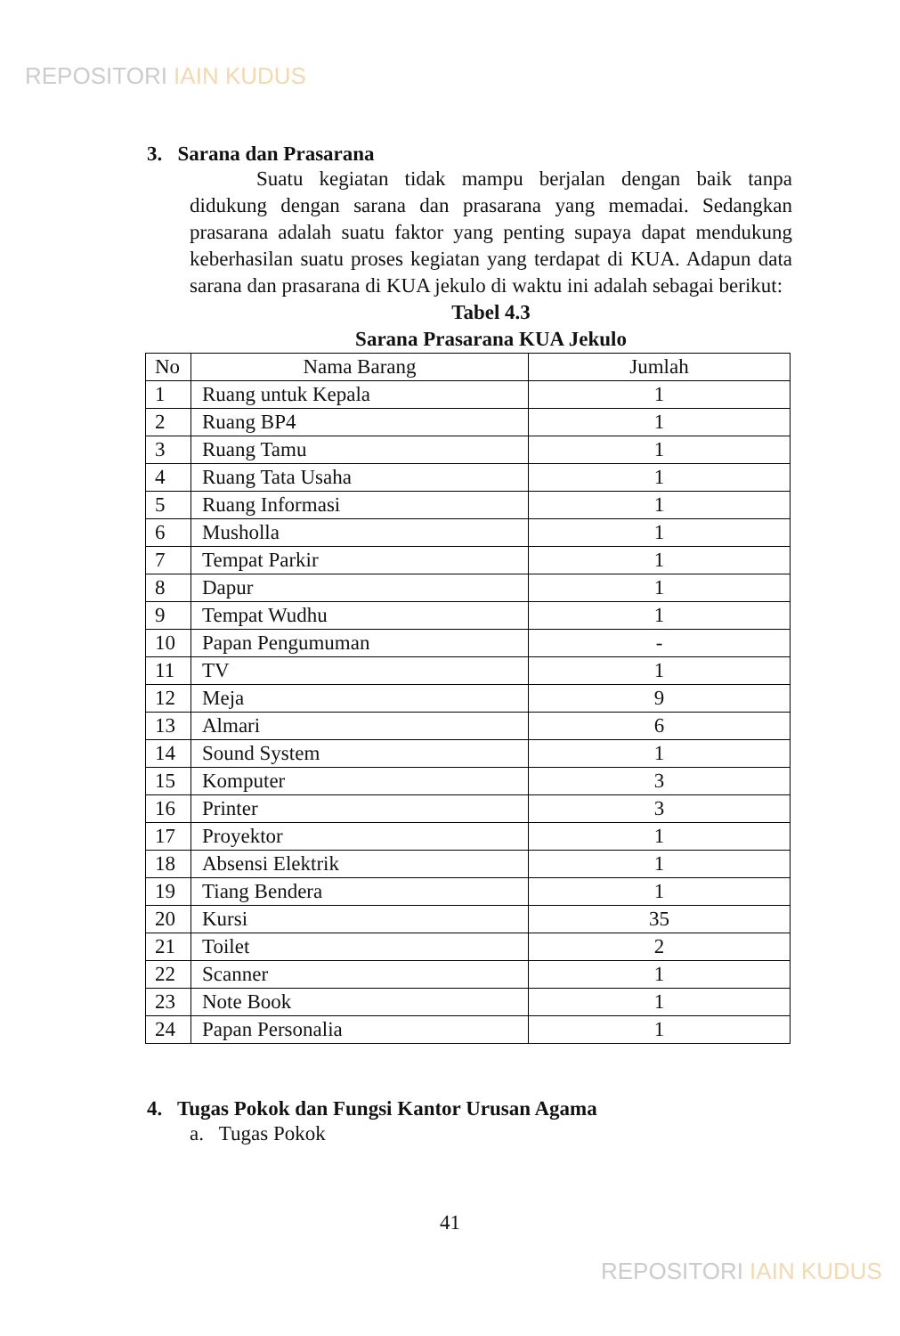REPOSITORI IAIN KUDUS
3. Sarana dan Prasarana
Suatu kegiatan tidak mampu berjalan dengan baik tanpa didukung dengan sarana dan prasarana yang memadai. Sedangkan prasarana adalah suatu faktor yang penting supaya dapat mendukung keberhasilan suatu proses kegiatan yang terdapat di KUA. Adapun data sarana dan prasarana di KUA jekulo di waktu ini adalah sebagai berikut:
Tabel 4.3
Sarana Prasarana KUA Jekulo
| No | Nama Barang | Jumlah |
| --- | --- | --- |
| 1 | Ruang untuk Kepala | 1 |
| 2 | Ruang BP4 | 1 |
| 3 | Ruang Tamu | 1 |
| 4 | Ruang Tata Usaha | 1 |
| 5 | Ruang Informasi | 1 |
| 6 | Musholla | 1 |
| 7 | Tempat Parkir | 1 |
| 8 | Dapur | 1 |
| 9 | Tempat Wudhu | 1 |
| 10 | Papan Pengumuman | - |
| 11 | TV | 1 |
| 12 | Meja | 9 |
| 13 | Almari | 6 |
| 14 | Sound System | 1 |
| 15 | Komputer | 3 |
| 16 | Printer | 3 |
| 17 | Proyektor | 1 |
| 18 | Absensi Elektrik | 1 |
| 19 | Tiang Bendera | 1 |
| 20 | Kursi | 35 |
| 21 | Toilet | 2 |
| 22 | Scanner | 1 |
| 23 | Note Book | 1 |
| 24 | Papan Personalia | 1 |
4. Tugas Pokok dan Fungsi Kantor Urusan Agama
a. Tugas Pokok
41
REPOSITORI IAIN KUDUS